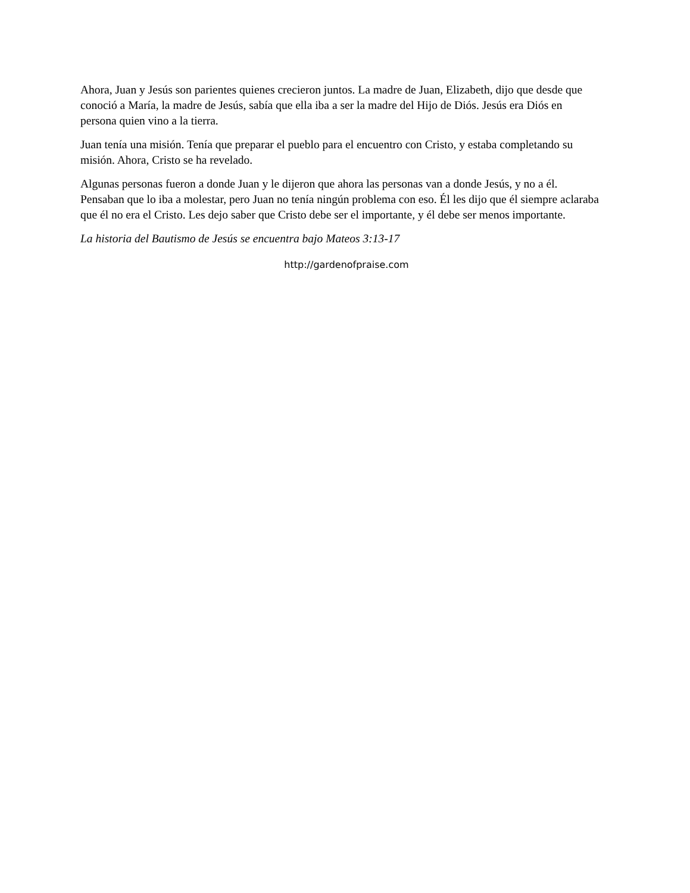Ahora, Juan y Jesús son parientes quienes crecieron juntos. La madre de Juan, Elizabeth, dijo que desde que conoció a María, la madre de Jesús, sabía que ella iba a ser la madre del Hijo de Diós. Jesús era Diós en persona quien vino a la tierra.
Juan tenía una misión. Tenía que preparar el pueblo para el encuentro con Cristo, y estaba completando su misión. Ahora, Cristo se ha revelado.
Algunas personas fueron a donde Juan y le dijeron que ahora las personas van a donde Jesús, y no a él. Pensaban que lo iba a molestar, pero Juan no tenía ningún problema con eso. Él les dijo que él siempre aclaraba que él no era el Cristo. Les dejo saber que Cristo debe ser el importante, y él debe ser menos importante.
La historia del Bautismo de Jesús se encuentra bajo Mateos 3:13-17
http://gardenofpraise.com